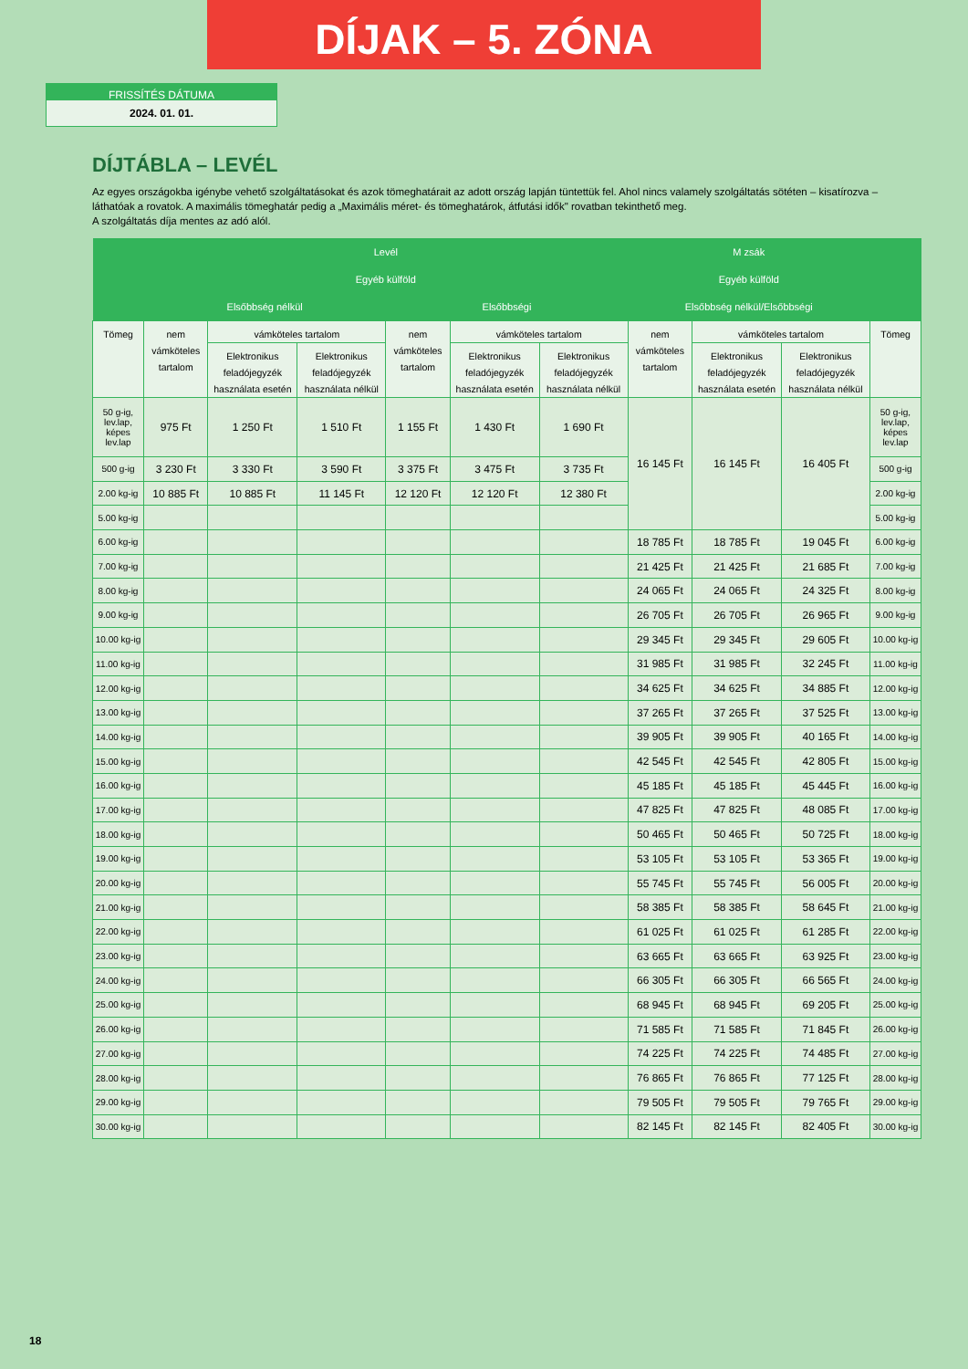DÍJAK – 5. ZÓNA
FRISSÍTÉS DÁTUMA
2024. 01. 01.
DÍJTÁBLA – LEVÉL
Az egyes országokba igénybe vehető szolgáltatásokat és azok tömeghatárait az adott ország lapján tüntettük fel. Ahol nincs valamely szolgáltatás sötéten – kisatírozva – láthatóak a rovatok. A maximális tömeghatár pedig a „Maximális méret- és tömeghatárok, átfutási idők" rovatban tekinthető meg.
A szolgáltatás díja mentes az adó alól.
| | Levél | | | | | | M zsák | | | |
| --- | --- | --- | --- | --- | --- | --- | --- | --- | --- | --- |
| | Egyéb külföld | | | | | | Egyéb külföld | | | |
| | Elsőbbség nélkül | | | Elsőbbségi | | | Elsőbbség nélkül/Elsőbbségi | | | |
| Tömeg | nem vámköteles tartalom | vámköteles tartalom | | nem vámköteles tartalom | vámköteles tartalom | | nem vámköteles tartalom | vámköteles tartalom | | Tömeg |
| | | Elektronikus feladójegyzék használata esetén | Elektronikus feladójegyzék használata nélkül | | Elektronikus feladójegyzék használata esetén | Elektronikus feladójegyzék használata nélkül | | Elektronikus feladójegyzék használata esetén | Elektronikus feladójegyzék használata nélkül | |
| 50 g-ig, lev.lap, képes lev.lap | 975 Ft | 1 250 Ft | 1 510 Ft | 1 155 Ft | 1 430 Ft | 1 690 Ft | 16 145 Ft | 16 145 Ft | 16 405 Ft | 50 g-ig, lev.lap, képes lev.lap |
| 500 g-ig | 3 230 Ft | 3 330 Ft | 3 590 Ft | 3 375 Ft | 3 475 Ft | 3 735 Ft | | | | 500 g-ig |
| 2.00 kg-ig | 10 885 Ft | 10 885 Ft | 11 145 Ft | 12 120 Ft | 12 120 Ft | 12 380 Ft | | | | 2.00 kg-ig |
| 5.00 kg-ig | | | | | | | | | | 5.00 kg-ig |
| 6.00 kg-ig | | | | | | | 18 785 Ft | 18 785 Ft | 19 045 Ft | 6.00 kg-ig |
| 7.00 kg-ig | | | | | | | 21 425 Ft | 21 425 Ft | 21 685 Ft | 7.00 kg-ig |
| 8.00 kg-ig | | | | | | | 24 065 Ft | 24 065 Ft | 24 325 Ft | 8.00 kg-ig |
| 9.00 kg-ig | | | | | | | 26 705 Ft | 26 705 Ft | 26 965 Ft | 9.00 kg-ig |
| 10.00 kg-ig | | | | | | | 29 345 Ft | 29 345 Ft | 29 605 Ft | 10.00 kg-ig |
| 11.00 kg-ig | | | | | | | 31 985 Ft | 31 985 Ft | 32 245 Ft | 11.00 kg-ig |
| 12.00 kg-ig | | | | | | | 34 625 Ft | 34 625 Ft | 34 885 Ft | 12.00 kg-ig |
| 13.00 kg-ig | | | | | | | 37 265 Ft | 37 265 Ft | 37 525 Ft | 13.00 kg-ig |
| 14.00 kg-ig | | | | | | | 39 905 Ft | 39 905 Ft | 40 165 Ft | 14.00 kg-ig |
| 15.00 kg-ig | | | | | | | 42 545 Ft | 42 545 Ft | 42 805 Ft | 15.00 kg-ig |
| 16.00 kg-ig | | | | | | | 45 185 Ft | 45 185 Ft | 45 445 Ft | 16.00 kg-ig |
| 17.00 kg-ig | | | | | | | 47 825 Ft | 47 825 Ft | 48 085 Ft | 17.00 kg-ig |
| 18.00 kg-ig | | | | | | | 50 465 Ft | 50 465 Ft | 50 725 Ft | 18.00 kg-ig |
| 19.00 kg-ig | | | | | | | 53 105 Ft | 53 105 Ft | 53 365 Ft | 19.00 kg-ig |
| 20.00 kg-ig | | | | | | | 55 745 Ft | 55 745 Ft | 56 005 Ft | 20.00 kg-ig |
| 21.00 kg-ig | | | | | | | 58 385 Ft | 58 385 Ft | 58 645 Ft | 21.00 kg-ig |
| 22.00 kg-ig | | | | | | | 61 025 Ft | 61 025 Ft | 61 285 Ft | 22.00 kg-ig |
| 23.00 kg-ig | | | | | | | 63 665 Ft | 63 665 Ft | 63 925 Ft | 23.00 kg-ig |
| 24.00 kg-ig | | | | | | | 66 305 Ft | 66 305 Ft | 66 565 Ft | 24.00 kg-ig |
| 25.00 kg-ig | | | | | | | 68 945 Ft | 68 945 Ft | 69 205 Ft | 25.00 kg-ig |
| 26.00 kg-ig | | | | | | | 71 585 Ft | 71 585 Ft | 71 845 Ft | 26.00 kg-ig |
| 27.00 kg-ig | | | | | | | 74 225 Ft | 74 225 Ft | 74 485 Ft | 27.00 kg-ig |
| 28.00 kg-ig | | | | | | | 76 865 Ft | 76 865 Ft | 77 125 Ft | 28.00 kg-ig |
| 29.00 kg-ig | | | | | | | 79 505 Ft | 79 505 Ft | 79 765 Ft | 29.00 kg-ig |
| 30.00 kg-ig | | | | | | | 82 145 Ft | 82 145 Ft | 82 405 Ft | 30.00 kg-ig |
18